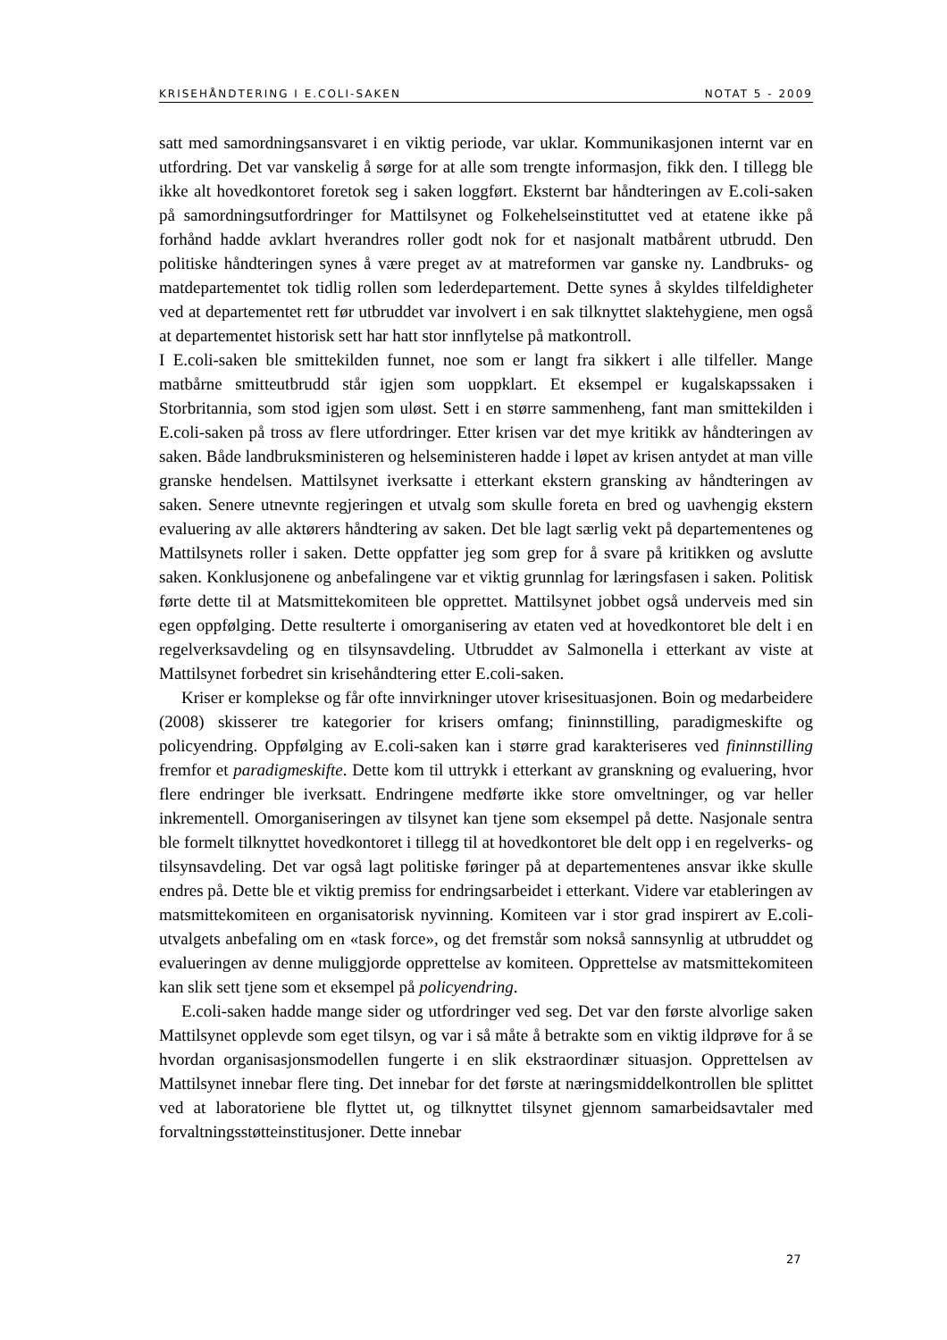KRISEHÅNDTERING I E.COLI-SAKEN NOTAT 5 - 2009
satt med samordningsansvaret i en viktig periode, var uklar. Kommunikasjonen internt var en utfordring. Det var vanskelig å sørge for at alle som trengte informasjon, fikk den. I tillegg ble ikke alt hovedkontoret foretok seg i saken loggført. Eksternt bar håndteringen av E.coli-saken på samordningsutfordringer for Mattilsynet og Folkehelseinstituttet ved at etatene ikke på forhånd hadde avklart hverandres roller godt nok for et nasjonalt matbårent utbrudd. Den politiske håndteringen synes å være preget av at matreformen var ganske ny. Landbruks- og matdepartementet tok tidlig rollen som lederdepartement. Dette synes å skyldes tilfeldigheter ved at departementet rett før utbruddet var involvert i en sak tilknyttet slaktehygiene, men også at departementet historisk sett har hatt stor innflytelse på matkontroll.
I E.coli-saken ble smittekilden funnet, noe som er langt fra sikkert i alle tilfeller. Mange matbårne smitteutbrudd står igjen som uoppklart. Et eksempel er kugalskapssaken i Storbritannia, som stod igjen som uløst. Sett i en større sammenheng, fant man smittekilden i E.coli-saken på tross av flere utfordringer. Etter krisen var det mye kritikk av håndteringen av saken. Både landbruksministeren og helseministeren hadde i løpet av krisen antydet at man ville granske hendelsen. Mattilsynet iverksatte i etterkant ekstern gransking av håndteringen av saken. Senere utnevnte regjeringen et utvalg som skulle foreta en bred og uavhengig ekstern evaluering av alle aktørers håndtering av saken. Det ble lagt særlig vekt på departementenes og Mattilsynets roller i saken. Dette oppfatter jeg som grep for å svare på kritikken og avslutte saken. Konklusjonene og anbefalingene var et viktig grunnlag for læringsfasen i saken. Politisk førte dette til at Matsmittekomiteen ble opprettet. Mattilsynet jobbet også underveis med sin egen oppfølging. Dette resulterte i omorganisering av etaten ved at hovedkontoret ble delt i en regelverksavdeling og en tilsynsavdeling. Utbruddet av Salmonella i etterkant av viste at Mattilsynet forbedret sin krisehåndtering etter E.coli-saken.
Kriser er komplekse og får ofte innvirkninger utover krisesituasjonen. Boin og medarbeidere (2008) skisserer tre kategorier for krisers omfang; fininnstilling, paradigmeskifte og policyendring. Oppfølging av E.coli-saken kan i større grad karakteriseres ved fininnstilling fremfor et paradigmeskifte. Dette kom til uttrykk i etterkant av granskning og evaluering, hvor flere endringer ble iverksatt. Endringene medførte ikke store omveltninger, og var heller inkrementell. Omorganiseringen av tilsynet kan tjene som eksempel på dette. Nasjonale sentra ble formelt tilknyttet hovedkontoret i tillegg til at hovedkontoret ble delt opp i en regelverks- og tilsynsavdeling. Det var også lagt politiske føringer på at departementenes ansvar ikke skulle endres på. Dette ble et viktig premiss for endringsarbeidet i etterkant. Videre var etableringen av matsmittekomiteen en organisatorisk nyvinning. Komiteen var i stor grad inspirert av E.coli-utvalgets anbefaling om en «task force», og det fremstår som nokså sannsynlig at utbruddet og evalueringen av denne muliggjorde opprettelse av komiteen. Opprettelse av matsmittekomiteen kan slik sett tjene som et eksempel på policyendring.
E.coli-saken hadde mange sider og utfordringer ved seg. Det var den første alvorlige saken Mattilsynet opplevde som eget tilsyn, og var i så måte å betrakte som en viktig ildprøve for å se hvordan organisasjonsmodellen fungerte i en slik ekstraordinær situasjon. Opprettelsen av Mattilsynet innebar flere ting. Det innebar for det første at næringsmiddelkontrollen ble splittet ved at laboratoriene ble flyttet ut, og tilknyttet tilsynet gjennom samarbeidsavtaler med forvaltningsstøtteinstitusjoner. Dette innebar
27